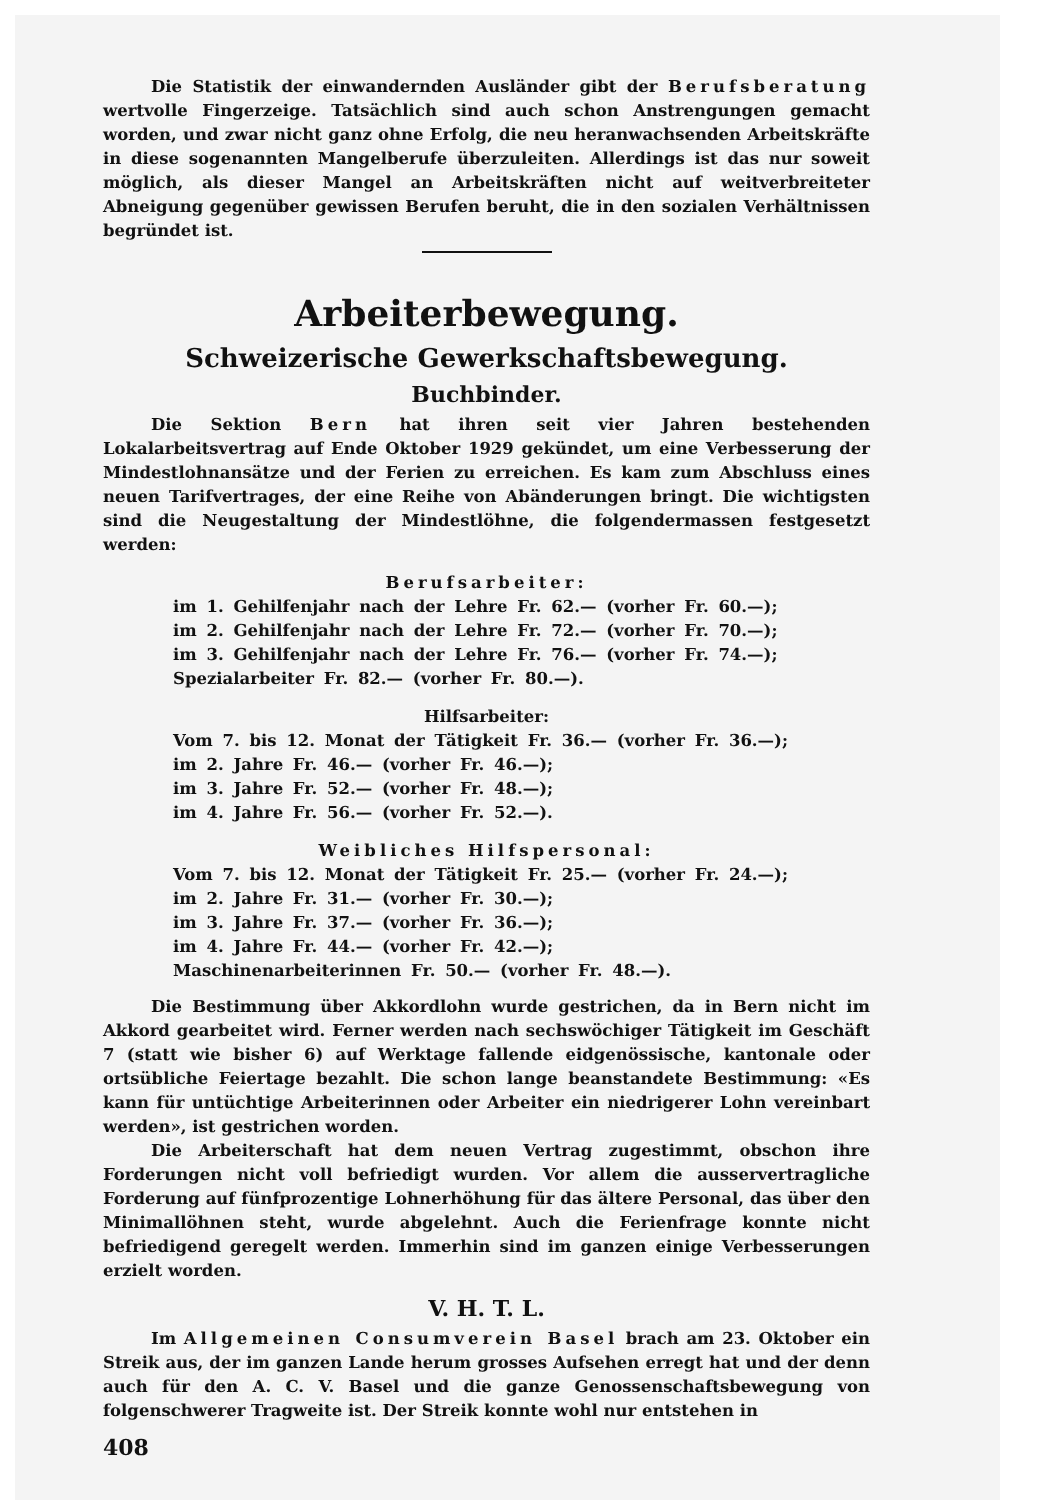Die Statistik der einwandernden Ausländer gibt der Berufsberatung wertvolle Fingerzeige. Tatsächlich sind auch schon Anstrengungen gemacht worden, und zwar nicht ganz ohne Erfolg, die neu heranwachsenden Arbeitskräfte in diese sogenannten Mangelberufe überzuleiten. Allerdings ist das nur soweit möglich, als dieser Mangel an Arbeitskräften nicht auf weitverbreiteter Abneigung gegenüber gewissen Berufen beruht, die in den sozialen Verhältnissen begründet ist.
Arbeiterbewegung.
Schweizerische Gewerkschaftsbewegung.
Buchbinder.
Die Sektion Bern hat ihren seit vier Jahren bestehenden Lokalarbeitsvertrag auf Ende Oktober 1929 gekündet, um eine Verbesserung der Mindestlohnansätze und der Ferien zu erreichen. Es kam zum Abschluss eines neuen Tarifvertrages, der eine Reihe von Abänderungen bringt. Die wichtigsten sind die Neugestaltung der Mindestlöhne, die folgendermassen festgesetzt werden:
Berufsarbeiter:
im 1. Gehilfenjahr nach der Lehre Fr. 62.— (vorher Fr. 60.—);
im 2. Gehilfenjahr nach der Lehre Fr. 72.— (vorher Fr. 70.—);
im 3. Gehilfenjahr nach der Lehre Fr. 76.— (vorher Fr. 74.—);
Spezialarbeiter Fr. 82.— (vorher Fr. 80.—).
Hilfsarbeiter:
Vom 7. bis 12. Monat der Tätigkeit Fr. 36.— (vorher Fr. 36.—);
im 2. Jahre Fr. 46.— (vorher Fr. 46.—);
im 3. Jahre Fr. 52.— (vorher Fr. 48.—);
im 4. Jahre Fr. 56.— (vorher Fr. 52.—).
Weibliches Hilfspersonal:
Vom 7. bis 12. Monat der Tätigkeit Fr. 25.— (vorher Fr. 24.—);
im 2. Jahre Fr. 31.— (vorher Fr. 30.—);
im 3. Jahre Fr. 37.— (vorher Fr. 36.—);
im 4. Jahre Fr. 44.— (vorher Fr. 42.—);
Maschinenarbeiterinnen Fr. 50.— (vorher Fr. 48.—).
Die Bestimmung über Akkordlohn wurde gestrichen, da in Bern nicht im Akkord gearbeitet wird. Ferner werden nach sechswöchiger Tätigkeit im Geschäft 7 (statt wie bisher 6) auf Werktage fallende eidgenössische, kantonale oder ortsübliche Feiertage bezahlt. Die schon lange beanstandete Bestimmung: «Es kann für untüchtige Arbeiterinnen oder Arbeiter ein niedrigerer Lohn vereinbart werden», ist gestrichen worden.
Die Arbeiterschaft hat dem neuen Vertrag zugestimmt, obschon ihre Forderungen nicht voll befriedigt wurden. Vor allem die ausservertragliche Forderung auf fünfprozentige Lohnerhöhung für das ältere Personal, das über den Minimallöhnen steht, wurde abgelehnt. Auch die Ferienfrage konnte nicht befriedigend geregelt werden. Immerhin sind im ganzen einige Verbesserungen erzielt worden.
V. H. T. L.
Im Allgemeinen Consumverein Basel brach am 23. Oktober ein Streik aus, der im ganzen Lande herum grosses Aufsehen erregt hat und der denn auch für den A. C. V. Basel und die ganze Genossenschaftsbewegung von folgenschwerer Tragweite ist. Der Streik konnte wohl nur entstehen in
408